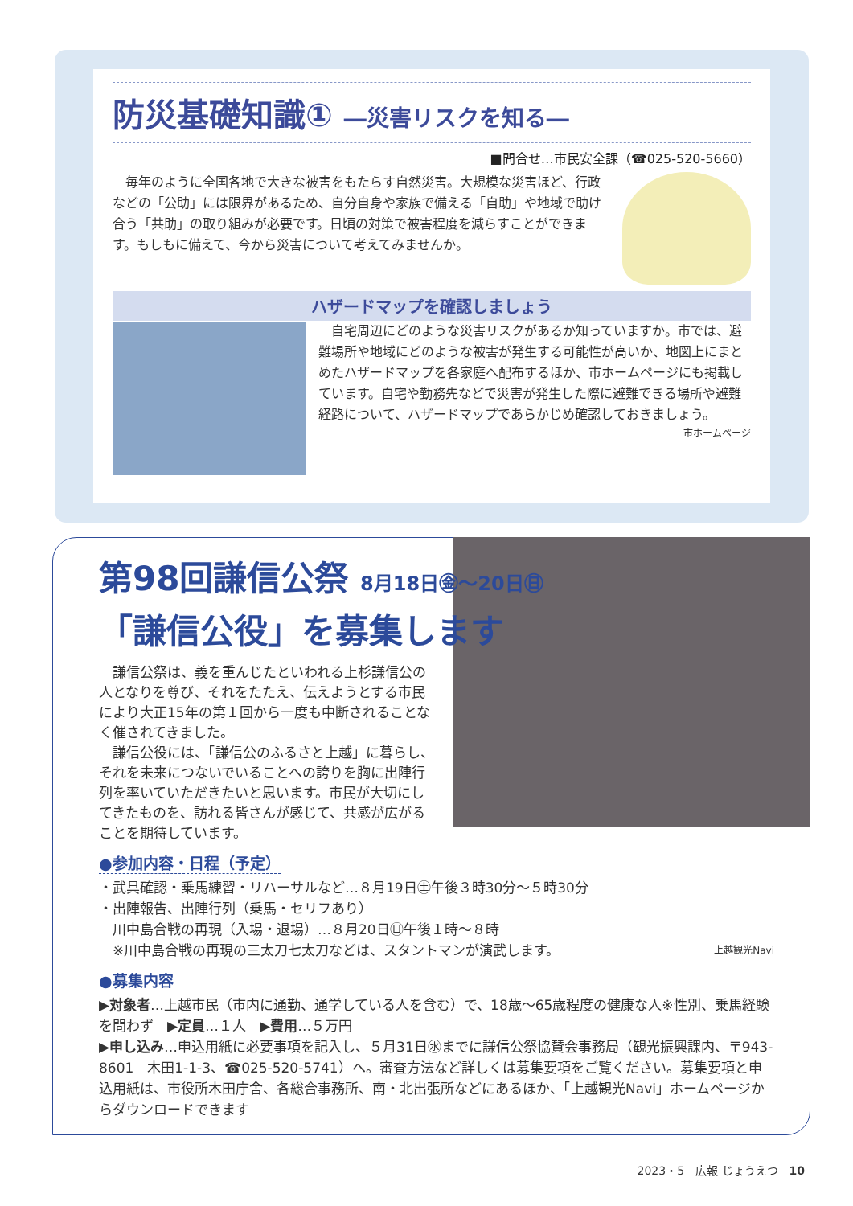防災基礎知識① ―災害リスクを知る―
■問合せ…市民安全課（☎025-520-5660）
毎年のように全国各地で大きな被害をもたらす自然災害。大規模な災害ほど、行政などの「公助」には限界があるため、自分自身や家族で備える「自助」や地域で助け合う「共助」の取り組みが必要です。日頃の対策で被害程度を減らすことができます。もしもに備えて、今から災害について考えてみませんか。
ハザードマップを確認しましょう
自宅周辺にどのような災害リスクがあるか知っていますか。市では、避難場所や地域にどのような被害が発生する可能性が高いか、地図上にまとめたハザードマップを各家庭へ配布するほか、市ホームページにも掲載しています。自宅や勤務先などで災害が発生した際に避難できる場所や避難経路について、ハザードマップであらかじめ確認しておきましょう。
市ホームページ
第98回謙信公祭 8月18日㊎～20日㊐
「謙信公役」を募集します
謙信公祭は、義を重んじたといわれる上杉謙信公の人となりを尊び、それをたたえ、伝えようとする市民により大正15年の第１回から一度も中断されることなく催されてきました。
謙信公役には、「謙信公のふるさと上越」に暮らし、それを未来につないでいることへの誇りを胸に出陣行列を率いていただきたいと思います。市民が大切にしてきたものを、訪れる皆さんが感じて、共感が広がることを期待しています。
●参加内容・日程（予定）
・武具確認・乗馬練習・リハーサルなど…８月19日㊏午後３時30分～５時30分
・出陣報告、出陣行列（乗馬・セリフあり）
　川中島合戦の再現（入場・退場）…８月20日㊐午後１時～８時
　※川中島合戦の再現の三太刀七太刀などは、スタントマンが演武します。 上越観光Navi
●募集内容
▶対象者…上越市民（市内に通勤、通学している人を含む）で、18歳～65歳程度の健康な人※性別、乗馬経験を問わず　▶定員…１人　▶費用…５万円
▶申し込み…申込用紙に必要事項を記入し、５月31日㊌までに謙信公祭協賛会事務局（観光振興課内、〒943-8601　木田1-1-3、☎025-520-5741）へ。審査方法など詳しくは募集要項をご覧ください。募集要項と申込用紙は、市役所木田庁舎、各総合事務所、南・北出張所などにあるほか、「上越観光Navi」ホームページからダウンロードできます
2023・5　広報 じょうえつ　10